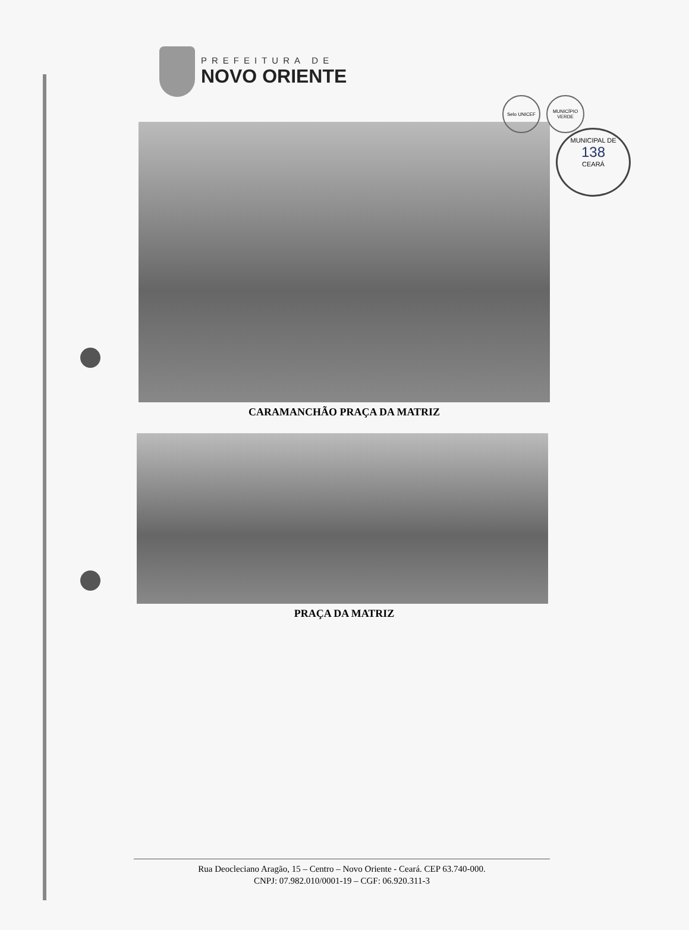PREFEITURA DE
NOVO ORIENTE
Selo UNICEF MUNICÍPIO VERDE
MUNICIPAL DE
138
CEARÁ
CARAMANCHÃO PRAÇA DA MATRIZ
PRAÇA DA MATRIZ
Rua Deocleciano Aragão, 15 – Centro – Novo Oriente - Ceará. CEP 63.740-000.
CNPJ: 07.982.010/0001-19 – CGF: 06.920.311-3